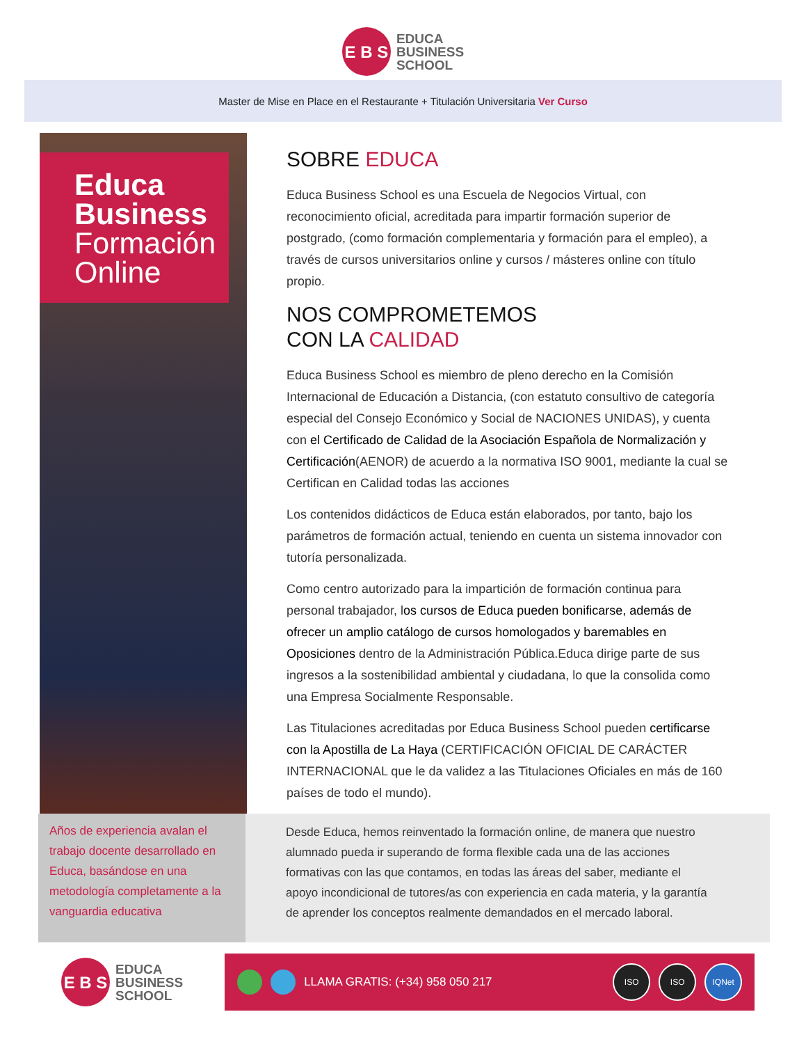E B S
EDUCA
BUSINESS
SCHOOL
Master de Mise en Place en el Restaurante + Titulación Universitaria Ver Curso
Educa
Business
Formación
Online
SOBRE EDUCA
Educa Business School es una Escuela de Negocios Virtual, con reconocimiento oficial, acreditada para impartir formación superior de postgrado, (como formación complementaria y formación para el empleo), a través de cursos universitarios online y cursos / másteres online con título propio.
NOS COMPROMETEMOS
CON LA CALIDAD
Educa Business School es miembro de pleno derecho en la Comisión Internacional de Educación a Distancia, (con estatuto consultivo de categoría especial del Consejo Económico y Social de NACIONES UNIDAS), y cuenta con el Certificado de Calidad de la Asociación Española de Normalización y Certificación(AENOR) de acuerdo a la normativa ISO 9001, mediante la cual se Certifican en Calidad todas las acciones
Los contenidos didácticos de Educa están elaborados, por tanto, bajo los parámetros de formación actual, teniendo en cuenta un sistema innovador con tutoría personalizada.
Como centro autorizado para la impartición de formación continua para personal trabajador, los cursos de Educa pueden bonificarse, además de ofrecer un amplio catálogo de cursos homologados y baremables en Oposiciones dentro de la Administración Pública.Educa dirige parte de sus ingresos a la sostenibilidad ambiental y ciudadana, lo que la consolida como una Empresa Socialmente Responsable.
Las Titulaciones acreditadas por Educa Business School pueden certificarse con la Apostilla de La Haya (CERTIFICACIÓN OFICIAL DE CARÁCTER INTERNACIONAL que le da validez a las Titulaciones Oficiales en más de 160 países de todo el mundo).
Años de experiencia avalan el trabajo docente desarrollado en Educa, basándose en una metodología completamente a la vanguardia educativa
Desde Educa, hemos reinventado la formación online, de manera que nuestro alumnado pueda ir superando de forma flexible cada una de las acciones formativas con las que contamos, en todas las áreas del saber, mediante el apoyo incondicional de tutores/as con experiencia en cada materia, y la garantía de aprender los conceptos realmente demandados en el mercado laboral.
E B S
EDUCA
BUSINESS
SCHOOL
LLAMA GRATIS: (+34) 958 050 217 ISO ISO IQNet